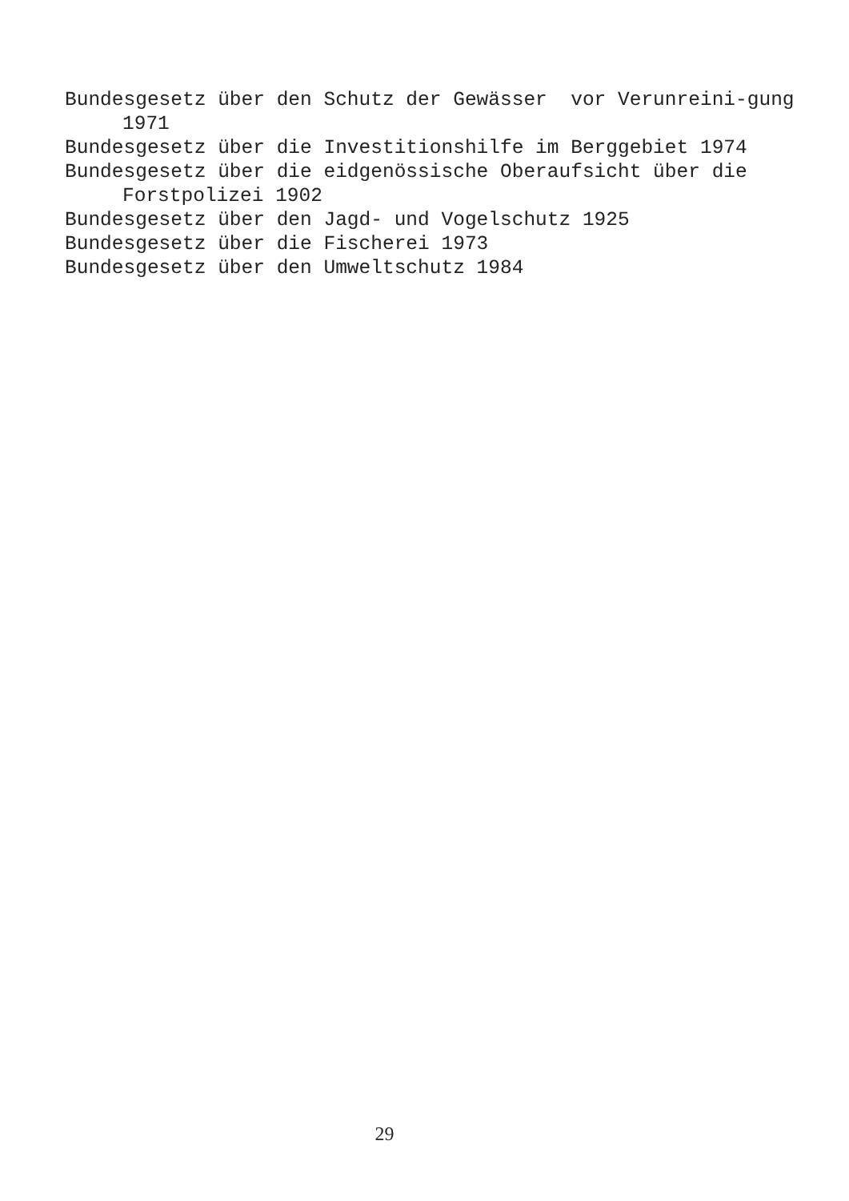Bundesgesetz über den Schutz der Gewässer vor Verunreini-gung 1971
Bundesgesetz über die Investitionshilfe im Berggebiet 1974
Bundesgesetz über die eidgenössische Oberaufsicht über die Forstpolizei 1902
Bundesgesetz über den Jagd- und Vogelschutz 1925
Bundesgesetz über die Fischerei 1973
Bundesgesetz über den Umweltschutz 1984
29